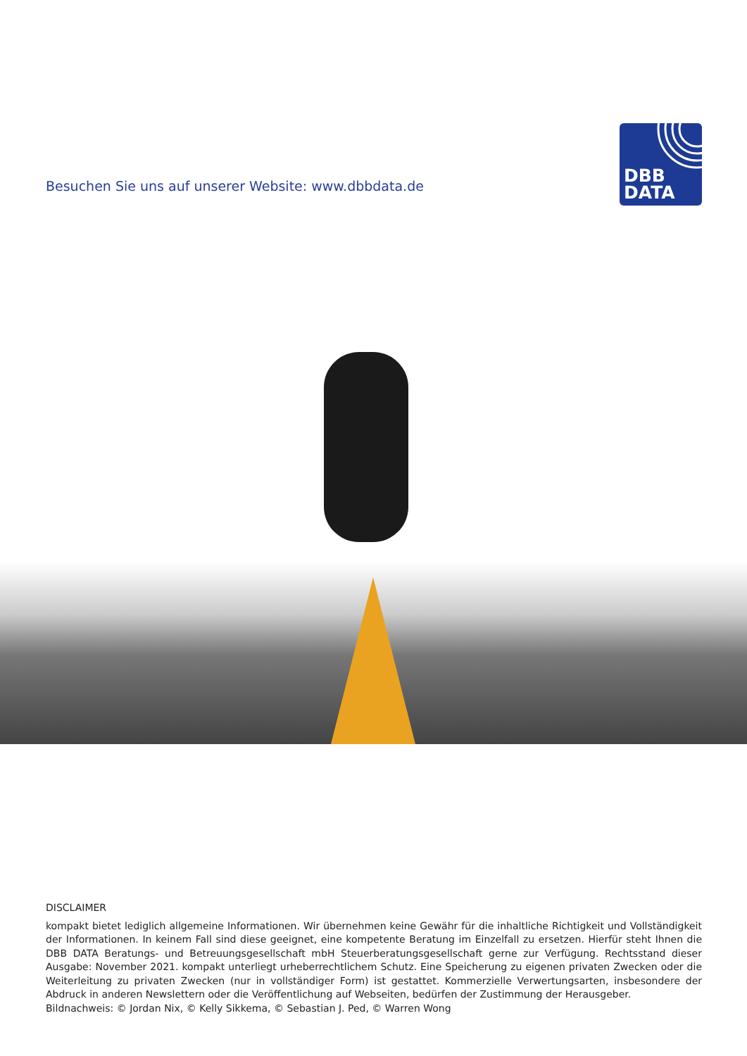Besuchen Sie uns auf unserer Website: www.dbbdata.de
DBB
DATA
DISCLAIMER
kompakt bietet lediglich allgemeine Informationen. Wir übernehmen keine Gewähr für die inhaltliche Richtigkeit und Vollständigkeit der Informationen. In keinem Fall sind diese geeignet, eine kompetente Beratung im Einzelfall zu ersetzen. Hierfür steht Ihnen die DBB DATA Beratungs- und Betreuungsgesellschaft mbH Steuerberatungsgesellschaft gerne zur Verfügung. Rechtsstand dieser Ausgabe: November 2021. kompakt unterliegt urheberrechtlichem Schutz. Eine Speicherung zu eigenen privaten Zwecken oder die Weiterleitung zu privaten Zwecken (nur in vollständiger Form) ist gestattet. Kommerzielle Verwertungsarten, insbesondere der Abdruck in anderen Newslettern oder die Veröffentlichung auf Webseiten, bedürfen der Zustimmung der Herausgeber.
Bildnachweis: © Jordan Nix, © Kelly Sikkema, © Sebastian J. Ped, © Warren Wong